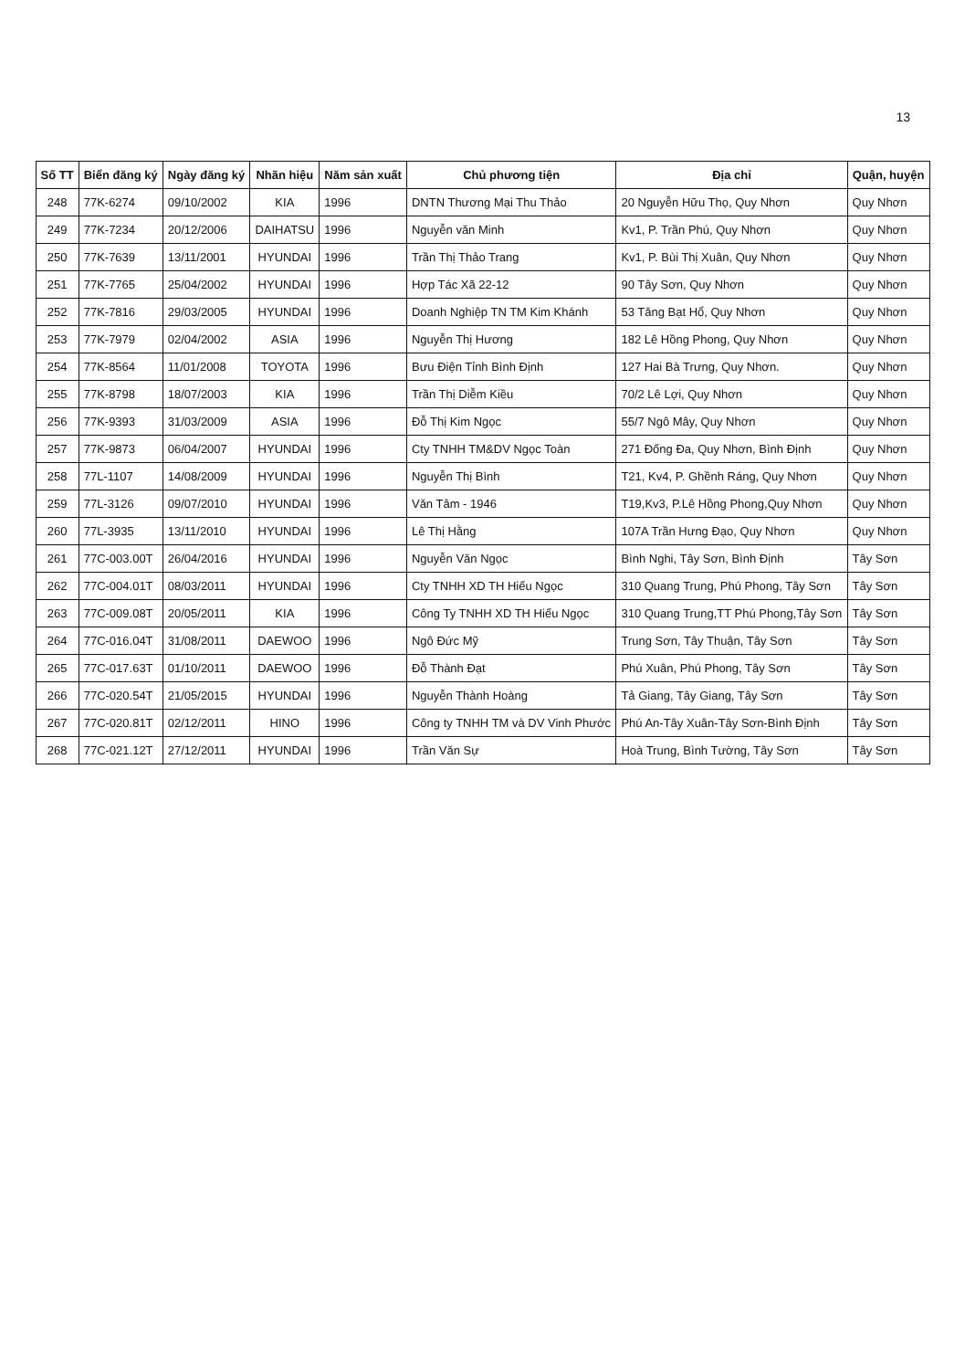13
| Số TT | Biển đăng ký | Ngày đăng ký | Nhãn hiệu | Năm sản xuất | Chủ phương tiện | Địa chỉ | Quận, huyện |
| --- | --- | --- | --- | --- | --- | --- | --- |
| 248 | 77K-6274 | 09/10/2002 | KIA | 1996 | DNTN Thương Mại Thu Thảo | 20 Nguyễn Hữu Thọ, Quy Nhơn | Quy Nhơn |
| 249 | 77K-7234 | 20/12/2006 | DAIHATSU | 1996 | Nguyễn văn Minh | Kv1, P. Trần Phú, Quy Nhơn | Quy Nhơn |
| 250 | 77K-7639 | 13/11/2001 | HYUNDAI | 1996 | Trần Thị Thảo Trang | Kv1, P. Bùi Thị Xuân, Quy Nhơn | Quy Nhơn |
| 251 | 77K-7765 | 25/04/2002 | HYUNDAI | 1996 | Hợp Tác Xã 22-12 | 90 Tây Sơn, Quy Nhơn | Quy Nhơn |
| 252 | 77K-7816 | 29/03/2005 | HYUNDAI | 1996 | Doanh Nghiệp TN TM Kim Khánh | 53 Tăng Bạt Hổ, Quy Nhơn | Quy Nhơn |
| 253 | 77K-7979 | 02/04/2002 | ASIA | 1996 | Nguyễn Thị Hương | 182 Lê Hồng Phong, Quy Nhơn | Quy Nhơn |
| 254 | 77K-8564 | 11/01/2008 | TOYOTA | 1996 | Bưu Điện Tỉnh Bình Định | 127 Hai Bà Trưng, Quy Nhơn. | Quy Nhơn |
| 255 | 77K-8798 | 18/07/2003 | KIA | 1996 | Trần Thị Diễm Kiều | 70/2 Lê Lợi, Quy Nhơn | Quy Nhơn |
| 256 | 77K-9393 | 31/03/2009 | ASIA | 1996 | Đỗ Thị Kim Ngọc | 55/7 Ngô Mây, Quy Nhơn | Quy Nhơn |
| 257 | 77K-9873 | 06/04/2007 | HYUNDAI | 1996 | Cty TNHH TM&DV Ngọc Toàn | 271 Đống Đa, Quy Nhơn, Bình Định | Quy Nhơn |
| 258 | 77L-1107 | 14/08/2009 | HYUNDAI | 1996 | Nguyễn Thị Bình | T21, Kv4, P. Ghềnh Ráng, Quy Nhơn | Quy Nhơn |
| 259 | 77L-3126 | 09/07/2010 | HYUNDAI | 1996 | Văn Tâm - 1946 | T19,Kv3, P.Lê Hồng Phong,Quy Nhơn | Quy Nhơn |
| 260 | 77L-3935 | 13/11/2010 | HYUNDAI | 1996 | Lê Thị Hằng | 107A Trần Hưng Đạo, Quy Nhơn | Quy Nhơn |
| 261 | 77C-003.00T | 26/04/2016 | HYUNDAI | 1996 | Nguyễn Văn Ngọc | Bình Nghi, Tây Sơn, Bình Định | Tây Sơn |
| 262 | 77C-004.01T | 08/03/2011 | HYUNDAI | 1996 | Cty TNHH XD TH Hiếu Ngọc | 310 Quang Trung, Phú Phong, Tây Sơn | Tây Sơn |
| 263 | 77C-009.08T | 20/05/2011 | KIA | 1996 | Công Ty TNHH XD TH Hiếu Ngọc | 310 Quang Trung,TT Phú Phong,Tây Sơn | Tây Sơn |
| 264 | 77C-016.04T | 31/08/2011 | DAEWOO | 1996 | Ngô Đức Mỹ | Trung Sơn, Tây Thuận, Tây Sơn | Tây Sơn |
| 265 | 77C-017.63T | 01/10/2011 | DAEWOO | 1996 | Đỗ Thành Đạt | Phú Xuân, Phú Phong, Tây Sơn | Tây Sơn |
| 266 | 77C-020.54T | 21/05/2015 | HYUNDAI | 1996 | Nguyễn Thành Hoàng | Tả Giang, Tây Giang, Tây Sơn | Tây Sơn |
| 267 | 77C-020.81T | 02/12/2011 | HINO | 1996 | Công ty TNHH TM và DV Vinh Phước | Phú An-Tây Xuân-Tây Sơn-Bình Định | Tây Sơn |
| 268 | 77C-021.12T | 27/12/2011 | HYUNDAI | 1996 | Trần Văn Sự | Hoà Trung, Bình Tường, Tây Sơn | Tây Sơn |